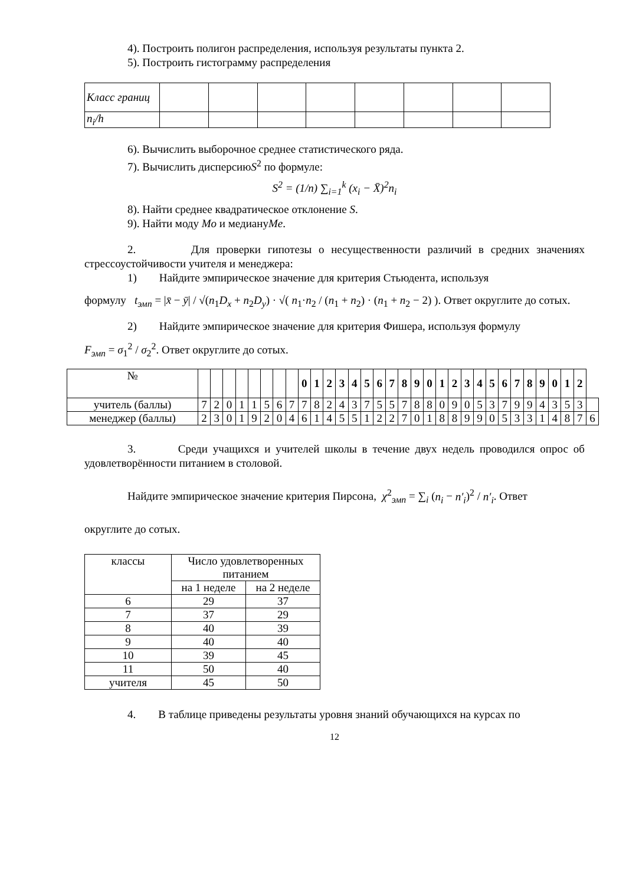4). Построить полигон распределения, используя результаты пункта 2.
5). Построить гистограмму распределения
| Класс границ | | | | | | | | |
| n<sub>i</sub>/h | | | | | | | | |
6). Вычислить выборочное среднее статистического ряда.
7). Вычислить дисперсиюS<sup>2</sup> по формуле:
S<sup>2</sup> = (1/n) ∑<sub>i=1</sub><sup>k</sup> (x<sub>i</sub> − X̄)<sup>2</sup>n<sub>i</sub>
8). Найти среднее квадратическое отклонение S.
9). Найти моду Mo и медиануMe.
2. Для проверки гипотезы о несущественности различий в средних значениях стрессоустойчивости учителя и менеджера:
1) Найдите эмпирическое значение для критерия Стьюдента, используя
формулу t<sub>эмп</sub> = |x̄ − ȳ| / √(n<sub>1</sub>D<sub>x</sub> + n<sub>2</sub>D<sub>y</sub>) · √( n<sub>1</sub>·n<sub>2</sub> / (n<sub>1</sub> + n<sub>2</sub>) · (n<sub>1</sub> + n<sub>2</sub> − 2) ). Ответ округлите до сотых.
2) Найдите эмпирическое значение для критерия Фишера, используя формулу
F<sub>эмп</sub> = σ<sub>1</sub><sup>2</sup> / σ<sub>2</sub><sup>2</sup>. Ответ округлите до сотых.
| № | | | | | | | | | 0 | 1 | 2 | 3 | 4 | 5 | 6 | 7 | 8 | 9 | 0 | 1 | 2 | 3 | 4 | 5 | 6 | 7 | 8 | 9 | 0 | 1 | 2 | |
| учитель (баллы) | 7 | 2 | 0 | 1 | 1 | 5 | 6 | 7 | 7 | 8 | 2 | 4 | 3 | 7 | 5 | 5 | 7 | 8 | 8 | 0 | 9 | 0 | 5 | 3 | 7 | 9 | 9 | 4 | 3 | 5 | 3 | |
| менеджер (баллы) | 2 | 3 | 0 | 1 | 9 | 2 | 0 | 4 | 6 | 1 | 4 | 5 | 5 | 1 | 2 | 2 | 7 | 0 | 1 | 8 | 8 | 9 | 9 | 0 | 5 | 3 | 3 | 1 | 4 | 8 | 7 | 6 |
3. Среди учащихся и учителей школы в течение двух недель проводился опрос об удовлетворённости питанием в столовой.
Найдите эмпирическое значение критерия Пирсона, χ<sup>2</sup><sub>эмп</sub> = ∑<sub>i</sub> (n<sub>i</sub> − n′<sub>i</sub>)<sup>2</sup> / n′<sub>i</sub>. Ответ
округлите до сотых.
| классы | Число удовлетворенных питанием | |
| | на 1 неделе | на 2 неделе |
| 6 | 29 | 37 |
| 7 | 37 | 29 |
| 8 | 40 | 39 |
| 9 | 40 | 40 |
| 10 | 39 | 45 |
| 11 | 50 | 40 |
| учителя | 45 | 50 |
4. В таблице приведены результаты уровня знаний обучающихся на курсах по
12